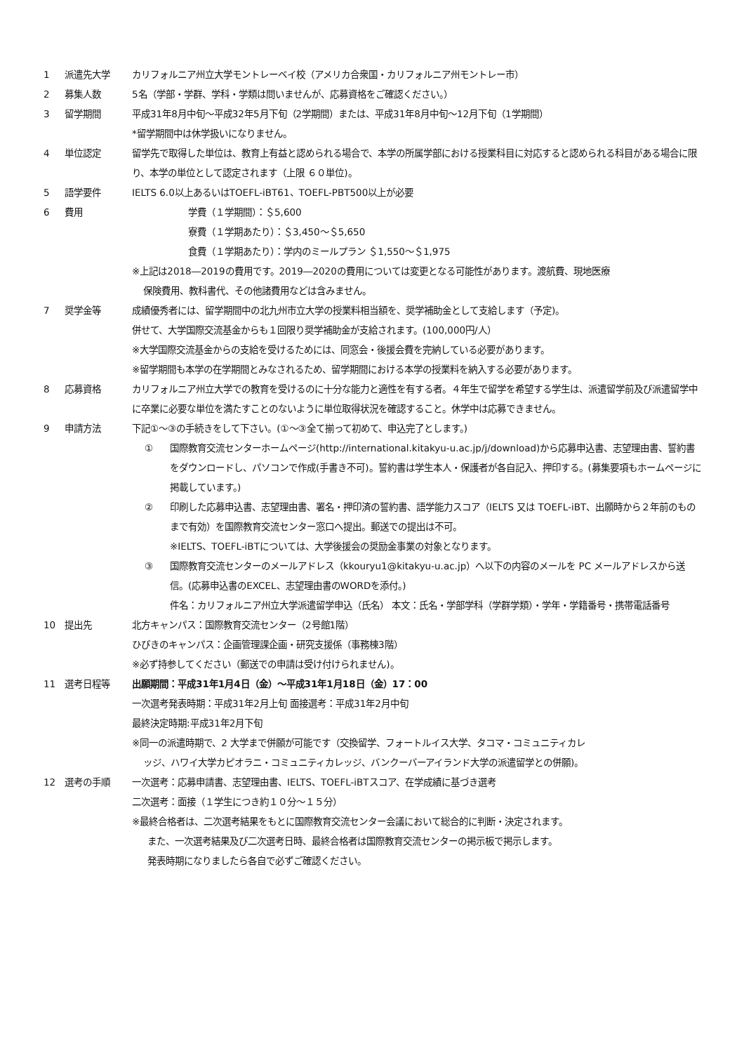1 派遣先大学 カリフォルニア州立大学モントレーベイ校（アメリカ合衆国・カリフォルニア州モントレー市）
2 募集人数 5名（学部・学群、学科・学類は問いませんが、応募資格をご確認ください。）
3 留学期間 平成31年8月中旬～平成32年5月下旬（2学期間）または、平成31年8月中旬～12月下旬（1学期間）
*留学期間中は休学扱いになりません。
4 単位認定 留学先で取得した単位は、教育上有益と認められる場合で、本学の所属学部における授業科目に対応すると認められる科目がある場合に限り、本学の単位として認定されます（上限 ６０単位)。
5 語学要件 IELTS 6.0以上あるいはTOEFL-iBT61、TOEFL-PBT500以上が必要
6 費用 学費（１学期間）：＄5,600
寮費（１学期あたり）：＄3,450～＄5,650
食費（１学期あたり）：学内のミールプラン ＄1,550～＄1,975
※上記は2018―2019の費用です。2019―2020の費用については変更となる可能性があります。渡航費、現地医療
保険費用、教科書代、その他諸費用などは含みません。
7 奨学金等 成績優秀者には、留学期間中の北九州市立大学の授業料相当額を、奨学補助金として支給します（予定)。
併せて、大学国際交流基金からも１回限り奨学補助金が支給されます。(100,000円/人）
※大学国際交流基金からの支給を受けるためには、同窓会・後援会費を完納している必要があります。
※留学期間も本学の在学期間とみなされるため、留学期間における本学の授業料を納入する必要があります。
8 応募資格 カリフォルニア州立大学での教育を受けるのに十分な能力と適性を有する者。４年生で留学を希望する学生は、派遣留学前及び派遣留学中に卒業に必要な単位を満たすことのないように単位取得状況を確認すること。休学中は応募できません。
9 申請方法 下記①～③の手続きをして下さい。(①～③全て揃って初めて、申込完了とします。)
① 国際教育交流センターホームページ(http://international.kitakyu-u.ac.jp/j/download)から応募申込書、志望理由書、誓約書をダウンロードし、パソコンで作成(手書き不可)。誓約書は学生本人・保護者が各自記入、押印する。(募集要項もホームページに掲載しています。)
② 印刷した応募申込書、志望理由書、署名・押印済の誓約書、語学能力スコア（IELTS 又は TOEFL-iBT、出願時から２年前のものまで有効）を国際教育交流センター窓口へ提出。郵送での提出は不可。
※IELTS、TOEFL-iBTについては、大学後援会の奨励金事業の対象となります。
③ 国際教育交流センターのメールアドレス（kkouryu1@kitakyu-u.ac.jp）へ以下の内容のメールを PC メールアドレスから送信。(応募申込書のEXCEL、志望理由書のWORDを添付。)
件名：カリフォルニア州立大学派遣留学申込（氏名） 本文：氏名・学部学科（学群学類）・学年・学籍番号・携帯電話番号
10 提出先 北方キャンパス：国際教育交流センター（2号館1階）
ひびきのキャンパス：企画管理課企画・研究支援係（事務棟3階）
※必ず持参してください（郵送での申請は受け付けられません)。
11 選考日程等 出願期間：平成31年1月4日（金）～平成31年1月18日（金）17：00
一次選考発表時期：平成31年2月上旬 面接選考：平成31年2月中旬
最終決定時期:平成31年2月下旬
※同一の派遣時期で、2 大学まで併願が可能です（交換留学、フォートルイス大学、タコマ・コミュニティカレ
ッジ、ハワイ大学カピオラニ・コミュニティカレッジ、バンクーバーアイランド大学の派遣留学との併願)。
12 選考の手順 一次選考：応募申請書、志望理由書、IELTS、TOEFL-iBTスコア、在学成績に基づき選考
二次選考：面接（１学生につき約１０分～１５分）
※最終合格者は、二次選考結果をもとに国際教育交流センター会議において総合的に判断・決定されます。
また、一次選考結果及び二次選考日時、最終合格者は国際教育交流センターの掲示板で掲示します。
発表時期になりましたら各自で必ずご確認ください。